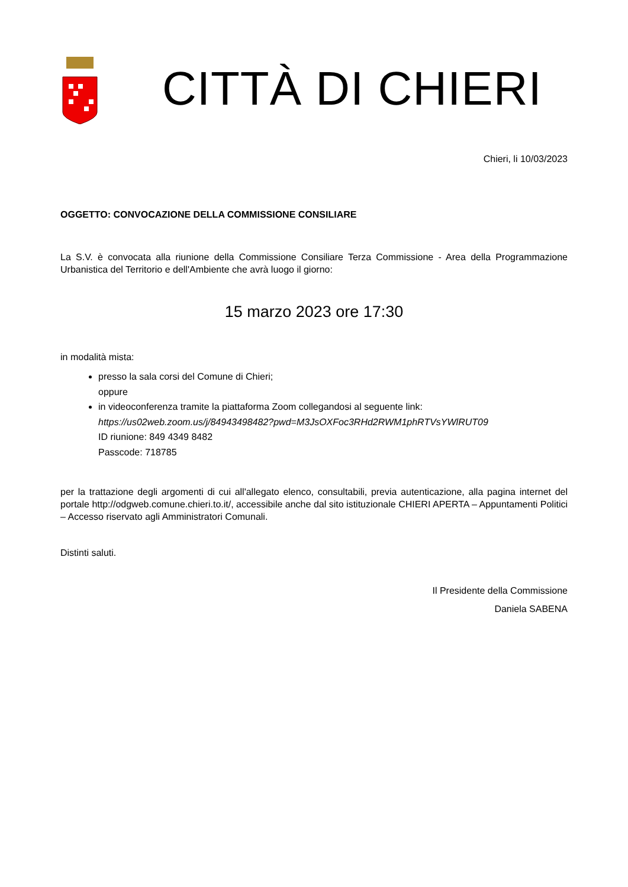CITTÀ DI CHIERI
Chieri, li 10/03/2023
OGGETTO: CONVOCAZIONE DELLA COMMISSIONE CONSILIARE
La S.V. è convocata alla riunione della Commissione Consiliare Terza Commissione - Area della Programmazione Urbanistica del Territorio e dell'Ambiente che avrà luogo il giorno:
15 marzo 2023 ore 17:30
in modalità mista:
presso la sala corsi del Comune di Chieri;
oppure
in videoconferenza tramite la piattaforma Zoom collegandosi al seguente link:
https://us02web.zoom.us/j/84943498482?pwd=M3JsOXFoc3RHd2RWM1phRTVsYWlRUT09
ID riunione: 849 4349 8482
Passcode: 718785
per la trattazione degli argomenti di cui all'allegato elenco, consultabili, previa autenticazione, alla pagina internet del portale http://odgweb.comune.chieri.to.it/, accessibile anche dal sito istituzionale CHIERI APERTA – Appuntamenti Politici – Accesso riservato agli Amministratori Comunali.
Distinti saluti.
Il Presidente della Commissione
Daniela SABENA